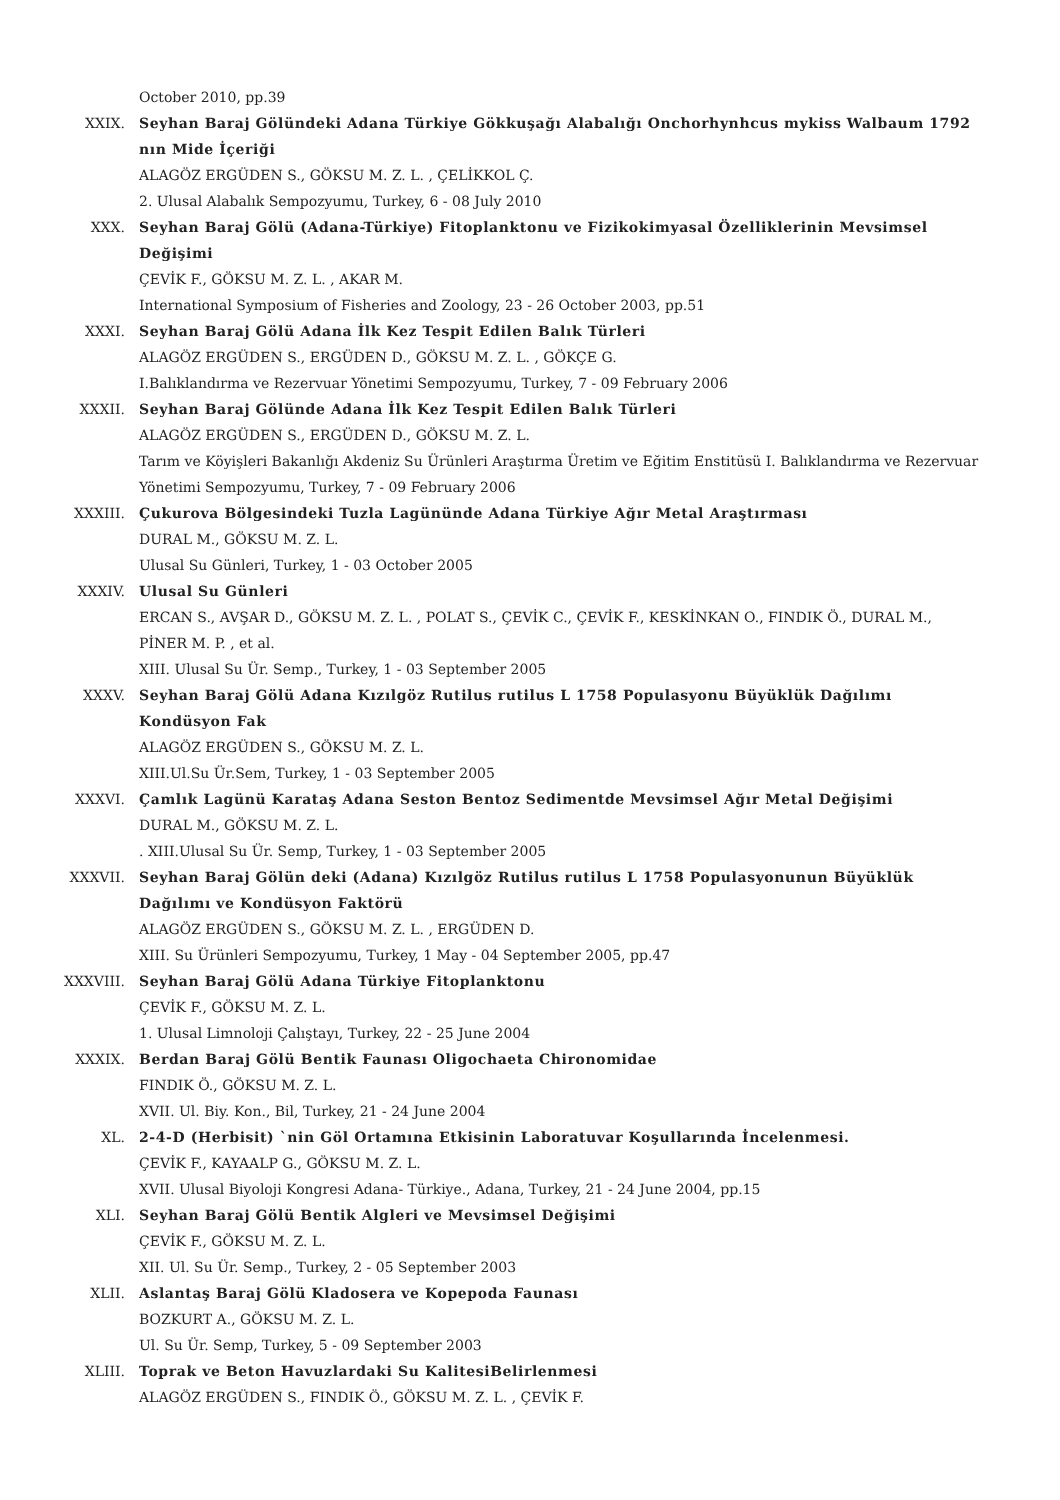October 2010, pp.39
XXIX. Seyhan Baraj Gölündeki Adana Türkiye Gökkuşağı Alabalığı Onchorhynhcus mykiss Walbaum 1792 nın Mide İçeriği
ALAGÖZ ERGÜDEN S., GÖKSU M. Z. L. , ÇELİKKOL Ç.
2. Ulusal Alabalık Sempozyumu, Turkey, 6 - 08 July 2010
XXX. Seyhan Baraj Gölü (Adana-Türkiye) Fitoplanktonu ve Fizikokimyasal Özelliklerinin Mevsimsel Değişimi
ÇEVİK F., GÖKSU M. Z. L. , AKAR M.
International Symposium of Fisheries and Zoology, 23 - 26 October 2003, pp.51
XXXI. Seyhan Baraj Gölü Adana İlk Kez Tespit Edilen Balık Türleri
ALAGÖZ ERGÜDEN S., ERGÜDEN D., GÖKSU M. Z. L. , GÖKÇE G.
I.Balıklandırma ve Rezervuar Yönetimi Sempozyumu, Turkey, 7 - 09 February 2006
XXXII. Seyhan Baraj Gölünde Adana İlk Kez Tespit Edilen Balık Türleri
ALAGÖZ ERGÜDEN S., ERGÜDEN D., GÖKSU M. Z. L.
Tarım ve Köyişleri Bakanlığı Akdeniz Su Ürünleri Araştırma Üretim ve Eğitim Enstitüsü I. Balıklandırma ve Rezervuar Yönetimi Sempozyumu, Turkey, 7 - 09 February 2006
XXXIII. Çukurova Bölgesindeki Tuzla Lagününde Adana Türkiye Ağır Metal Araştırması
DURAL M., GÖKSU M. Z. L.
Ulusal Su Günleri, Turkey, 1 - 03 October 2005
XXXIV. Ulusal Su Günleri
ERCAN S., AVŞAR D., GÖKSU M. Z. L. , POLAT S., ÇEVİK C., ÇEVİK F., KESKİNKAN O., FINDIK Ö., DURAL M., PİNER M. P. , et al.
XIII. Ulusal Su Ür. Semp., Turkey, 1 - 03 September 2005
XXXV. Seyhan Baraj Gölü Adana Kızılgöz Rutilus rutilus L 1758 Populasyonu Büyüklük Dağılımı Kondüsyon Fak
ALAGÖZ ERGÜDEN S., GÖKSU M. Z. L.
XIII.Ul.Su Ür.Sem, Turkey, 1 - 03 September 2005
XXXVI. Çamlık Lagünü Karataş Adana Seston Bentoz Sedimentde Mevsimsel Ağır Metal Değişimi
DURAL M., GÖKSU M. Z. L.
. XIII.Ulusal Su Ür. Semp, Turkey, 1 - 03 September 2005
XXXVII. Seyhan Baraj Gölün deki (Adana) Kızılgöz Rutilus rutilus L 1758 Populasyonunun Büyüklük Dağılımı ve Kondüsyon Faktörü
ALAGÖZ ERGÜDEN S., GÖKSU M. Z. L. , ERGÜDEN D.
XIII. Su Ürünleri Sempozyumu, Turkey, 1 May - 04 September 2005, pp.47
XXXVIII. Seyhan Baraj Gölü Adana Türkiye Fitoplanktonu
ÇEVİK F., GÖKSU M. Z. L.
1. Ulusal Limnoloji Çalıştayı, Turkey, 22 - 25 June 2004
XXXIX. Berdan Baraj Gölü Bentik Faunası Oligochaeta Chironomidae
FINDIK Ö., GÖKSU M. Z. L.
XVII. Ul. Biy. Kon., Bil, Turkey, 21 - 24 June 2004
XL. 2-4-D (Herbisit) `nin Göl Ortamına Etkisinin Laboratuvar Koşullarında İncelenmesi.
ÇEVİK F., KAYAALP G., GÖKSU M. Z. L.
XVII. Ulusal Biyoloji Kongresi Adana- Türkiye., Adana, Turkey, 21 - 24 June 2004, pp.15
XLI. Seyhan Baraj Gölü Bentik Algleri ve Mevsimsel Değişimi
ÇEVİK F., GÖKSU M. Z. L.
XII. Ul. Su Ür. Semp., Turkey, 2 - 05 September 2003
XLII. Aslantaş Baraj Gölü Kladosera ve Kopepoda Faunası
BOZKURT A., GÖKSU M. Z. L.
Ul. Su Ür. Semp, Turkey, 5 - 09 September 2003
XLIII. Toprak ve Beton Havuzlardaki Su KalitesiBelirlenmesi
ALAGÖZ ERGÜDEN S., FINDIK Ö., GÖKSU M. Z. L. , ÇEVİK F.